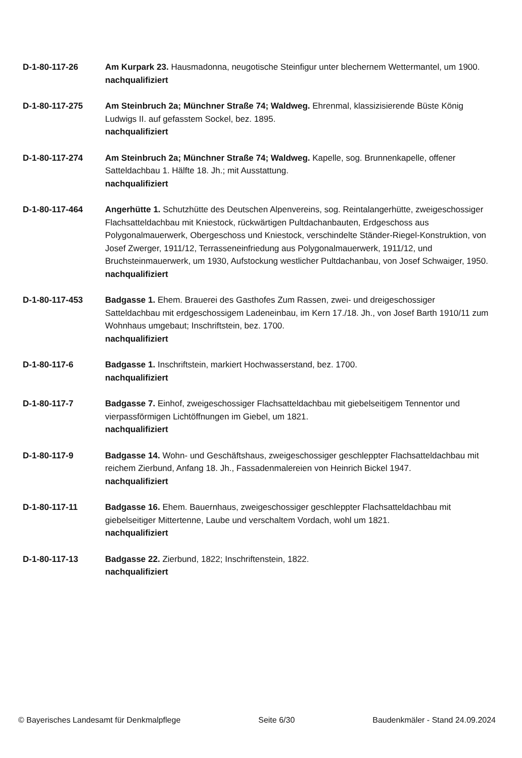D-1-80-117-26 Am Kurpark 23. Hausmadonna, neugotische Steinfigur unter blechernem Wettermantel, um 1900.
nachqualifiziert
D-1-80-117-275 Am Steinbruch 2a; Münchner Straße 74; Waldweg. Ehrenmal, klassizisierende Büste König Ludwigs II. auf gefasstem Sockel, bez. 1895.
nachqualifiziert
D-1-80-117-274 Am Steinbruch 2a; Münchner Straße 74; Waldweg. Kapelle, sog. Brunnenkapelle, offener Satteldachbau 1. Hälfte 18. Jh.; mit Ausstattung.
nachqualifiziert
D-1-80-117-464 Angerhütte 1. Schutzhütte des Deutschen Alpenvereins, sog. Reintalangerhütte, zweigeschossiger Flachsatteldachbau mit Kniestock, rückwärtigen Pultdachanbauten, Erdgeschoss aus Polygonalmauerwerk, Obergeschoss und Kniestock, verschindelte Ständer-Riegel-Konstruktion, von Josef Zwerger, 1911/12, Terrasseneinfriedung aus Polygonalmauerwerk, 1911/12, und Bruchsteinmauerwerk, um 1930, Aufstockung westlicher Pultdachanbau, von Josef Schwaiger, 1950.
nachqualifiziert
D-1-80-117-453 Badgasse 1. Ehem. Brauerei des Gasthofes Zum Rassen, zwei- und dreigeschossiger Satteldachbau mit erdgeschossigem Ladeneinbau, im Kern 17./18. Jh., von Josef Barth 1910/11 zum Wohnhaus umgebaut; Inschriftstein, bez. 1700.
nachqualifiziert
D-1-80-117-6 Badgasse 1. Inschriftstein, markiert Hochwasserstand, bez. 1700.
nachqualifiziert
D-1-80-117-7 Badgasse 7. Einhof, zweigeschossiger Flachsatteldachbau mit giebelseitigem Tennentor und vierpassförmigen Lichtöffnungen im Giebel, um 1821.
nachqualifiziert
D-1-80-117-9 Badgasse 14. Wohn- und Geschäftshaus, zweigeschossiger geschleppter Flachsatteldachbau mit reichem Zierbund, Anfang 18. Jh., Fassadenmalereien von Heinrich Bickel 1947.
nachqualifiziert
D-1-80-117-11 Badgasse 16. Ehem. Bauernhaus, zweigeschossiger geschleppter Flachsatteldachbau mit giebelseitiger Mittertenne, Laube und verschaltem Vordach, wohl um 1821.
nachqualifiziert
D-1-80-117-13 Badgasse 22. Zierbund, 1822; Inschriftenstein, 1822.
nachqualifiziert
© Bayerisches Landesamt für Denkmalpflege Seite 6/30 Baudenkmäler - Stand 24.09.2024